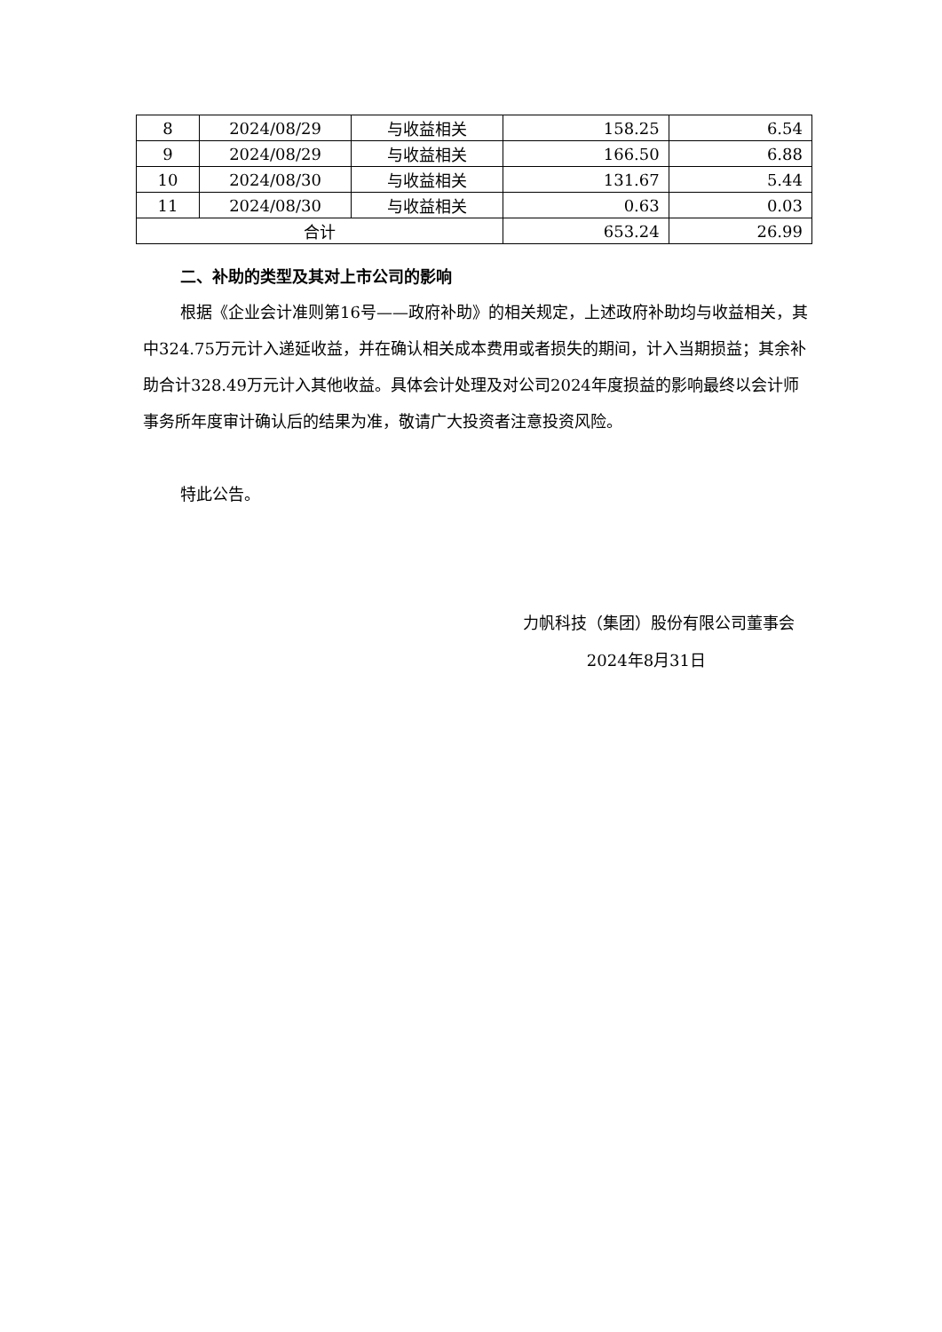| 8 | 2024/08/29 | 与收益相关 | 158.25 | 6.54 |
| 9 | 2024/08/29 | 与收益相关 | 166.50 | 6.88 |
| 10 | 2024/08/30 | 与收益相关 | 131.67 | 5.44 |
| 11 | 2024/08/30 | 与收益相关 | 0.63 | 0.03 |
| 合计 | | | 653.24 | 26.99 |
二、补助的类型及其对上市公司的影响
根据《企业会计准则第16号——政府补助》的相关规定，上述政府补助均与收益相关，其中324.75万元计入递延收益，并在确认相关成本费用或者损失的期间，计入当期损益；其余补助合计328.49万元计入其他收益。具体会计处理及对公司2024年度损益的影响最终以会计师事务所年度审计确认后的结果为准，敬请广大投资者注意投资风险。
特此公告。
力帆科技（集团）股份有限公司董事会
2024年8月31日